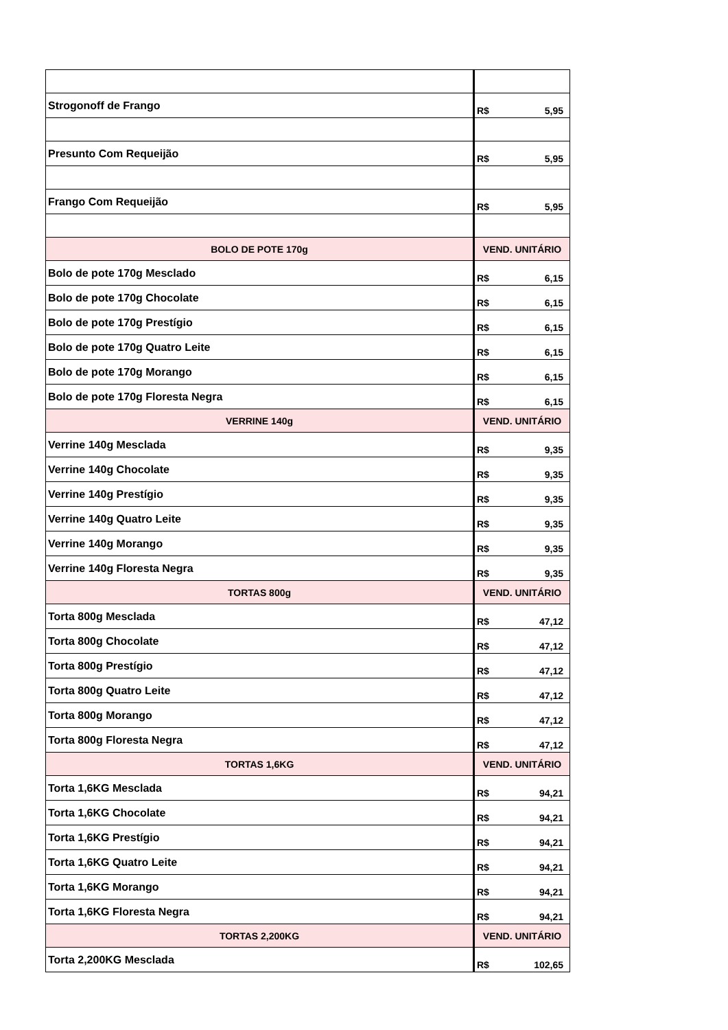| Strogonoff de Frango | R$ 5,95 |
| Presunto Com Requeijão | R$ 5,95 |
| Frango Com Requeijão | R$ 5,95 |
| BOLO DE POTE 170g | VEND. UNITÁRIO |
| Bolo de pote 170g Mesclado | R$ 6,15 |
| Bolo de pote 170g Chocolate | R$ 6,15 |
| Bolo de pote 170g Prestígio | R$ 6,15 |
| Bolo de pote 170g Quatro Leite | R$ 6,15 |
| Bolo de pote 170g Morango | R$ 6,15 |
| Bolo de pote 170g Floresta Negra | R$ 6,15 |
| VERRINE 140g | VEND. UNITÁRIO |
| Verrine 140g Mesclada | R$ 9,35 |
| Verrine 140g Chocolate | R$ 9,35 |
| Verrine 140g Prestígio | R$ 9,35 |
| Verrine 140g Quatro Leite | R$ 9,35 |
| Verrine 140g Morango | R$ 9,35 |
| Verrine 140g Floresta Negra | R$ 9,35 |
| TORTAS 800g | VEND. UNITÁRIO |
| Torta 800g Mesclada | R$ 47,12 |
| Torta 800g Chocolate | R$ 47,12 |
| Torta 800g Prestígio | R$ 47,12 |
| Torta 800g Quatro Leite | R$ 47,12 |
| Torta 800g Morango | R$ 47,12 |
| Torta 800g Floresta Negra | R$ 47,12 |
| TORTAS 1,6KG | VEND. UNITÁRIO |
| Torta 1,6KG Mesclada | R$ 94,21 |
| Torta 1,6KG Chocolate | R$ 94,21 |
| Torta 1,6KG Prestígio | R$ 94,21 |
| Torta 1,6KG Quatro Leite | R$ 94,21 |
| Torta 1,6KG Morango | R$ 94,21 |
| Torta 1,6KG Floresta Negra | R$ 94,21 |
| TORTAS 2,200KG | VEND. UNITÁRIO |
| Torta 2,200KG Mesclada | R$ 102,65 |